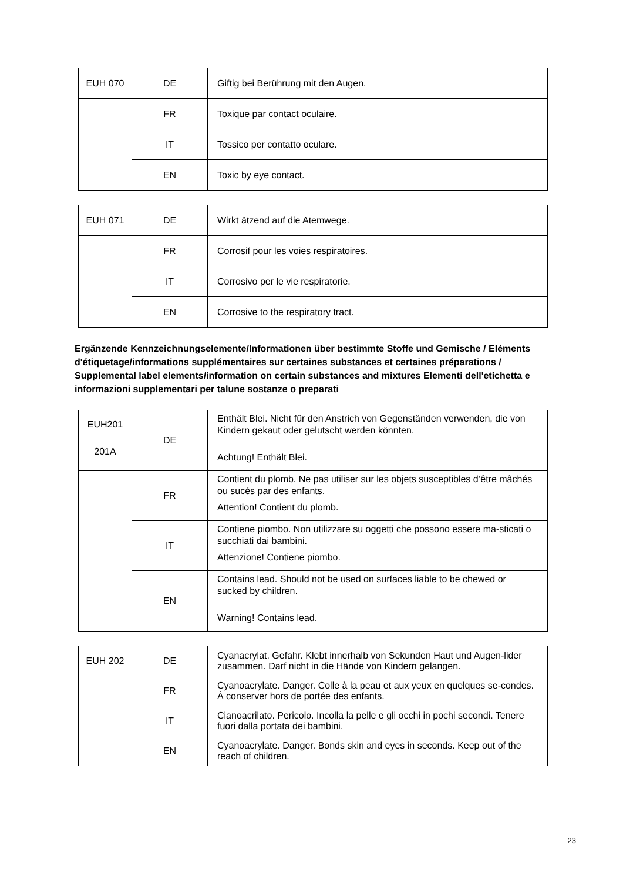| EUH 070 | DE | Giftig bei Berührung mit den Augen. |
| | FR | Toxique par contact oculaire. |
| | IT | Tossico per contatto oculare. |
| | EN | Toxic by eye contact. |
| EUH 071 | DE | Wirkt ätzend auf die Atemwege. |
| | FR | Corrosif pour les voies respiratoires. |
| | IT | Corrosivo per le vie respiratorie. |
| | EN | Corrosive to the respiratory tract. |
Ergänzende Kennzeichnungselemente/Informationen über bestimmte Stoffe und Gemische / Eléments d'étiquetage/informations supplémentaires sur certaines substances et certaines préparations / Supplemental label elements/information on certain substances and mixtures Elementi dell'etichetta e informazioni supplementari per talune sostanze o preparati
| EUH201 201A | DE | Enthält Blei. Nicht für den Anstrich von Gegenständen verwenden, die von Kindern gekaut oder gelutscht werden könnten. Achtung! Enthält Blei. |
| | FR | Contient du plomb. Ne pas utiliser sur les objets susceptibles d’être mâchés ou sucés par des enfants. Attention! Contient du plomb. |
| | IT | Contiene piombo. Non utilizzare su oggetti che possono essere ma-sticati o succhiati dai bambini. Attenzione! Contiene piombo. |
| | EN | Contains lead. Should not be used on surfaces liable to be chewed or sucked by children. Warning! Contains lead. |
| EUH 202 | DE | Cyanacrylat. Gefahr. Klebt innerhalb von Sekunden Haut und Augen-lider zusammen. Darf nicht in die Hände von Kindern gelangen. |
| | FR | Cyanoacrylate. Danger. Colle à la peau et aux yeux en quelques se-condes. À conserver hors de portée des enfants. |
| | IT | Cianoacrilato. Pericolo. Incolla la pelle e gli occhi in pochi secondi. Tenere fuori dalla portata dei bambini. |
| | EN | Cyanoacrylate. Danger. Bonds skin and eyes in seconds. Keep out of the reach of children. |
23